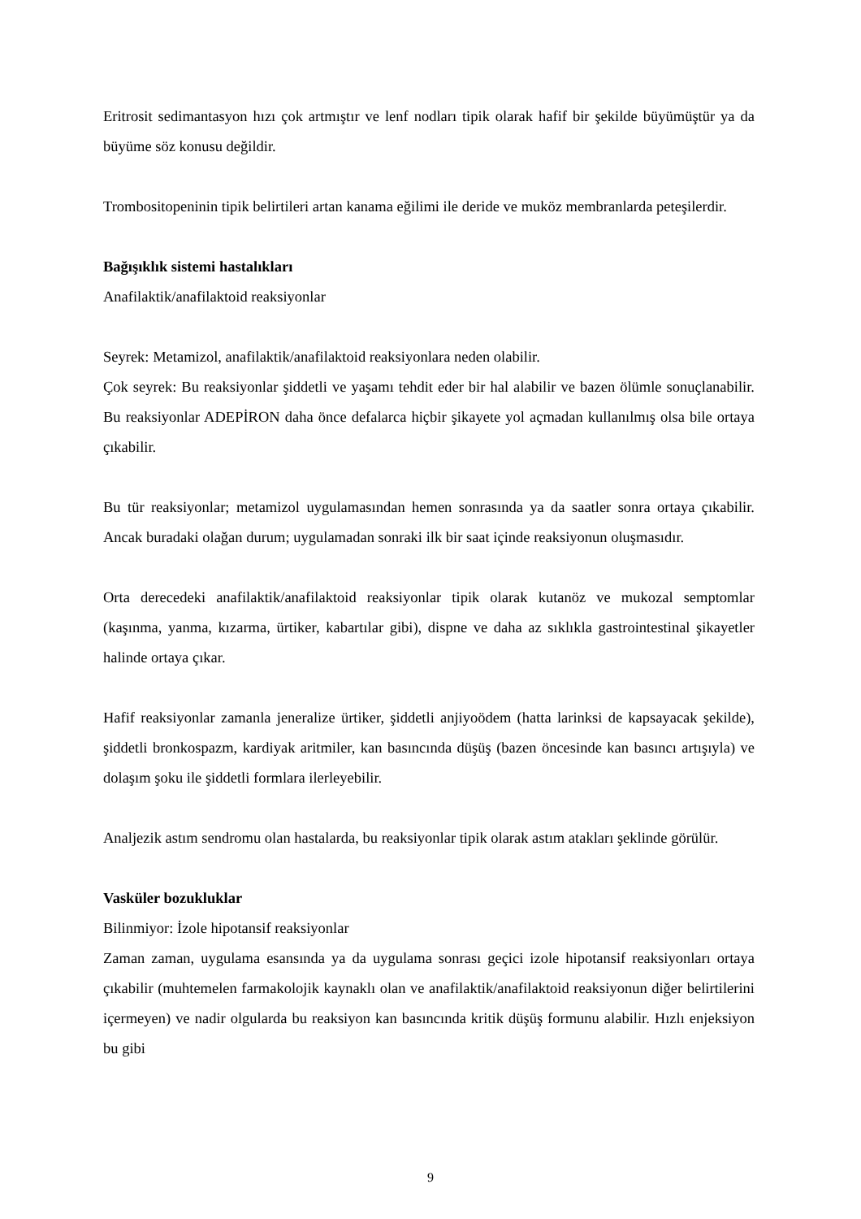Eritrosit sedimantasyon hızı çok artmıştır ve lenf nodları tipik olarak hafif bir şekilde büyümüştür ya da büyüme söz konusu değildir.
Trombositopeninin tipik belirtileri artan kanama eğilimi ile deride ve muköz membranlarda peteşilerdir.
Bağışıklık sistemi hastalıkları
Anafilaktik/anafilaktoid reaksiyonlar
Seyrek: Metamizol, anafilaktik/anafilaktoid reaksiyonlara neden olabilir.
Çok seyrek: Bu reaksiyonlar şiddetli ve yaşamı tehdit eder bir hal alabilir ve bazen ölümle sonuçlanabilir. Bu reaksiyonlar ADEPİRON daha önce defalarca hiçbir şikayete yol açmadan kullanılmış olsa bile ortaya çıkabilir.
Bu tür reaksiyonlar; metamizol uygulamasından hemen sonrasında ya da saatler sonra ortaya çıkabilir. Ancak buradaki olağan durum; uygulamadan sonraki ilk bir saat içinde reaksiyonun oluşmasıdır.
Orta derecedeki anafilaktik/anafilaktoid reaksiyonlar tipik olarak kutanöz ve mukozal semptomlar (kaşınma, yanma, kızarma, ürtiker, kabartılar gibi), dispne ve daha az sıklıkla gastrointestinal şikayetler halinde ortaya çıkar.
Hafif reaksiyonlar zamanla jeneralize ürtiker, şiddetli anjiyoödem (hatta larinksi de kapsayacak şekilde), şiddetli bronkospazm, kardiyak aritmiler, kan basıncında düşüş (bazen öncesinde kan basıncı artışıyla) ve dolaşım şoku ile şiddetli formlara ilerleyebilir.
Analjezik astım sendromu olan hastalarda, bu reaksiyonlar tipik olarak astım atakları şeklinde görülür.
Vasküler bozukluklar
Bilinmiyor: İzole hipotansif reaksiyonlar
Zaman zaman, uygulama esansında ya da uygulama sonrası geçici izole hipotansif reaksiyonları ortaya çıkabilir (muhtemelen farmakolojik kaynaklı olan ve anafilaktik/anafilaktoid reaksiyonun diğer belirtilerini içermeyen) ve nadir olgularda bu reaksiyon kan basıncında kritik düşüş formunu alabilir. Hızlı enjeksiyon bu gibi
9